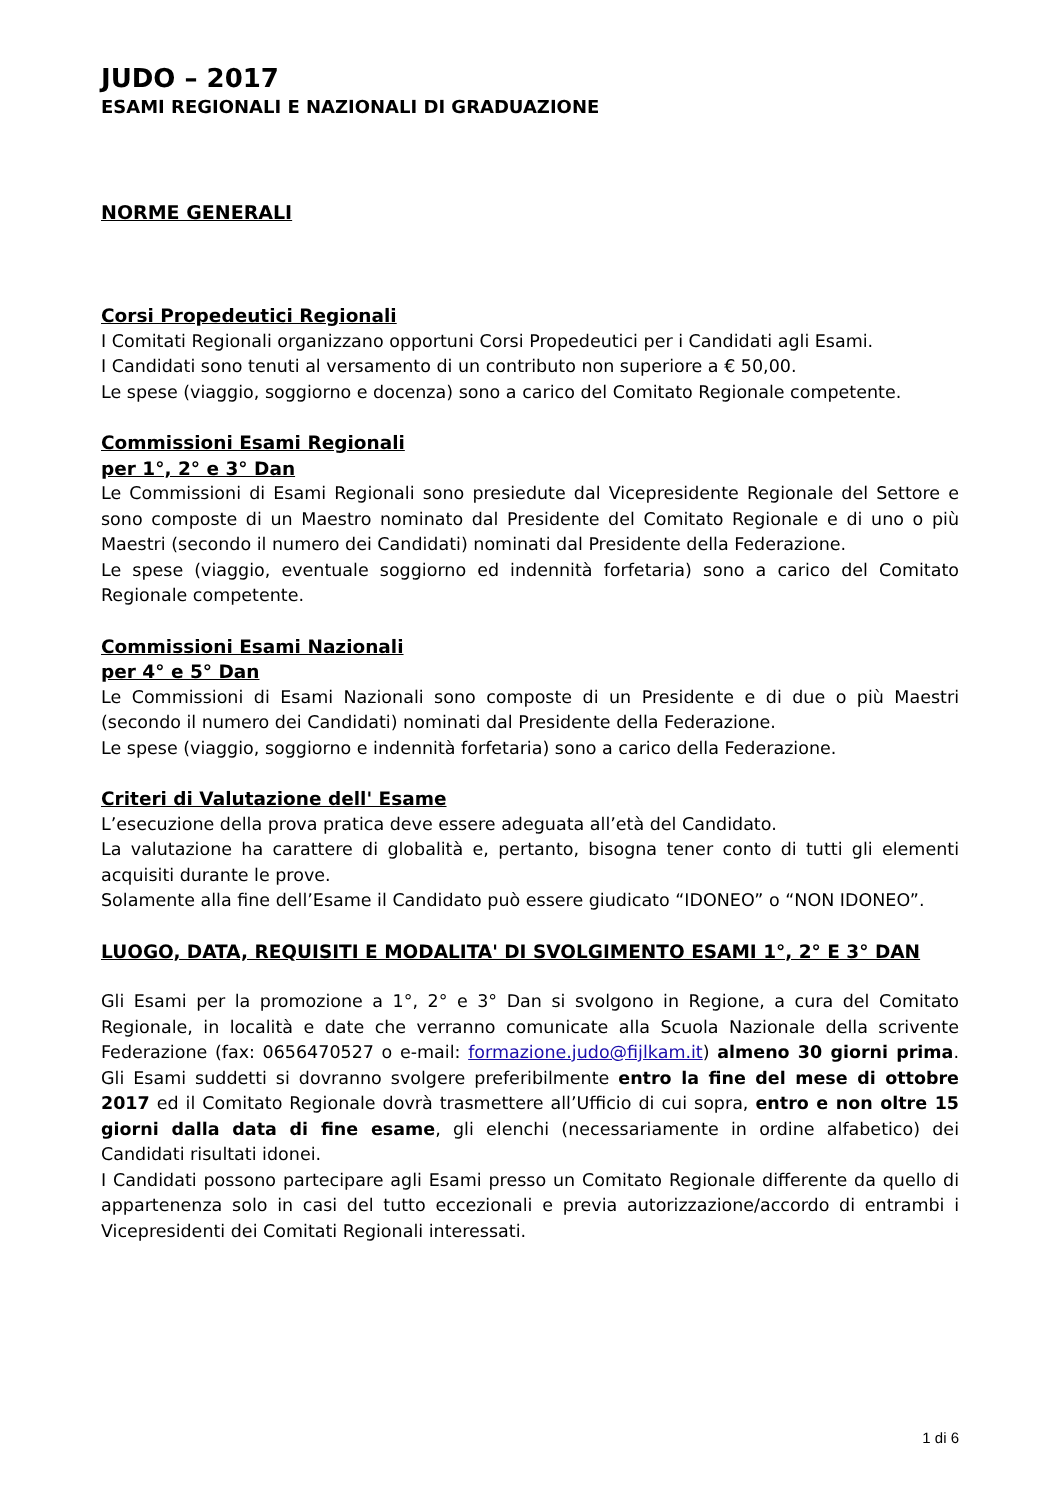JUDO – 2017
ESAMI REGIONALI E NAZIONALI DI GRADUAZIONE
NORME GENERALI
Corsi Propedeutici Regionali
I Comitati Regionali organizzano opportuni Corsi Propedeutici per i Candidati agli Esami.
I Candidati sono tenuti al versamento di un contributo non superiore a € 50,00.
Le spese (viaggio, soggiorno e docenza) sono a carico del Comitato Regionale competente.
Commissioni Esami Regionali
per 1°, 2° e 3° Dan
Le Commissioni di Esami Regionali sono presiedute dal Vicepresidente Regionale del Settore e sono composte di un Maestro nominato dal Presidente del Comitato Regionale e di uno o più Maestri (secondo il numero dei Candidati) nominati dal Presidente della Federazione.
Le spese (viaggio, eventuale soggiorno ed indennità forfetaria) sono a carico del Comitato Regionale competente.
Commissioni Esami Nazionali
per 4° e 5° Dan
Le Commissioni di Esami Nazionali sono composte di un Presidente e di due o più Maestri (secondo il numero dei Candidati) nominati dal Presidente della Federazione.
Le spese (viaggio, soggiorno e indennità forfetaria) sono a carico della Federazione.
Criteri di Valutazione dell' Esame
L’esecuzione della prova pratica deve essere adeguata all’età del Candidato.
La valutazione ha carattere di globalità e, pertanto, bisogna tener conto di tutti gli elementi acquisiti durante le prove.
Solamente alla fine dell’Esame il Candidato può essere giudicato “IDONEO” o “NON IDONEO”.
LUOGO, DATA, REQUISITI E MODALITA' DI SVOLGIMENTO ESAMI 1°, 2° E 3° DAN
Gli Esami per la promozione a 1°, 2° e 3° Dan si svolgono in Regione, a cura del Comitato Regionale, in località e date che verranno comunicate alla Scuola Nazionale della scrivente Federazione (fax: 0656470527 o e-mail: formazione.judo@fijlkam.it) almeno 30 giorni prima. Gli Esami suddetti si dovranno svolgere preferibilmente entro la fine del mese di ottobre 2017 ed il Comitato Regionale dovrà trasmettere all’Ufficio di cui sopra, entro e non oltre 15 giorni dalla data di fine esame, gli elenchi (necessariamente in ordine alfabetico) dei Candidati risultati idonei.
I Candidati possono partecipare agli Esami presso un Comitato Regionale differente da quello di appartenenza solo in casi del tutto eccezionali e previa autorizzazione/accordo di entrambi i Vicepresidenti dei Comitati Regionali interessati.
1 di 6